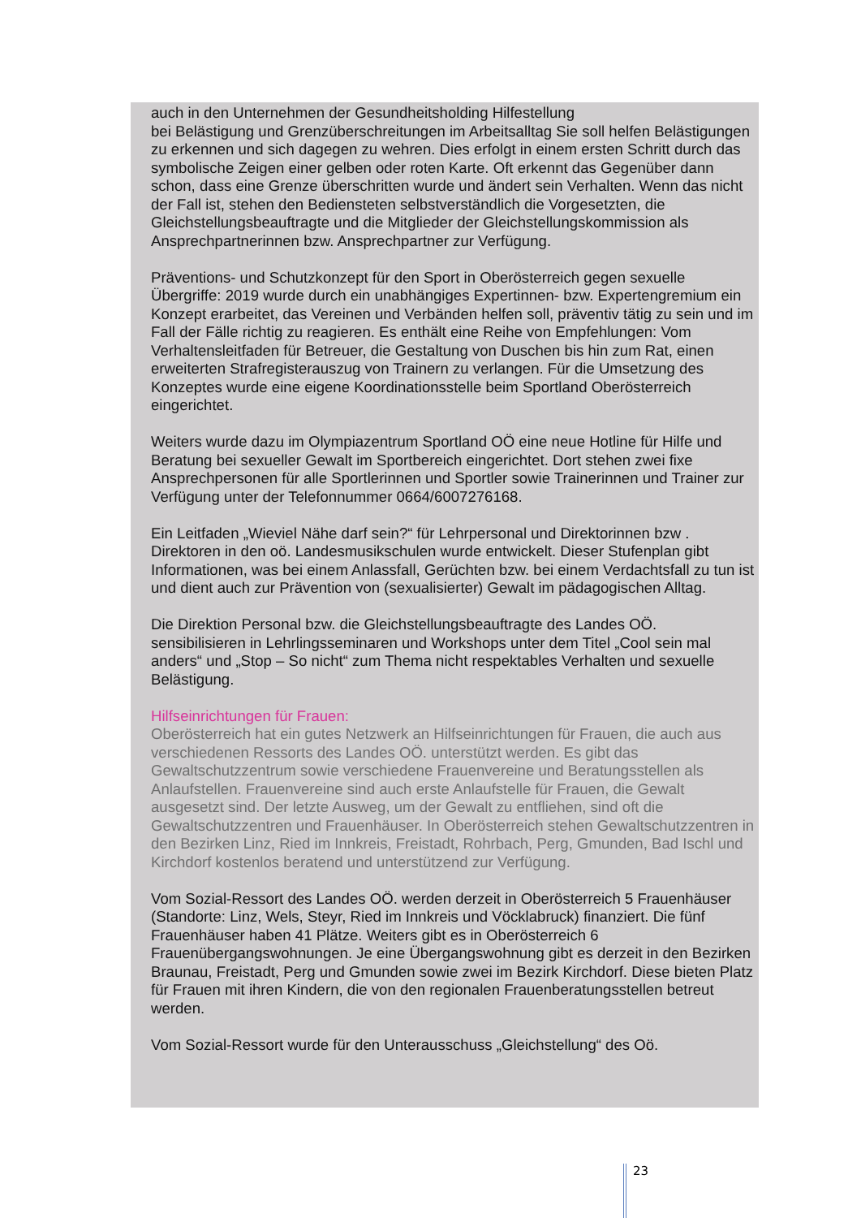auch in den Unternehmen der Gesundheitsholding Hilfestellung
bei Belästigung und Grenzüberschreitungen im Arbeitsalltag Sie soll helfen Belästigungen zu erkennen und sich dagegen zu wehren. Dies erfolgt in einem ersten Schritt durch das symbolische Zeigen einer gelben oder roten Karte. Oft erkennt das Gegenüber dann schon, dass eine Grenze überschritten wurde und ändert sein Verhalten. Wenn das nicht der Fall ist, stehen den Bediensteten selbstverständlich die Vorgesetzten, die Gleichstellungsbeauftragte und die Mitglieder der Gleichstellungskommission als Ansprechpartnerinnen bzw. Ansprechpartner zur Verfügung.
Präventions- und Schutzkonzept für den Sport in Oberösterreich gegen sexuelle Übergriffe: 2019 wurde durch ein unabhängiges Expertinnen- bzw. Expertengremium ein Konzept erarbeitet, das Vereinen und Verbänden helfen soll, präventiv tätig zu sein und im Fall der Fälle richtig zu reagieren. Es enthält eine Reihe von Empfehlungen: Vom Verhaltensleitfaden für Betreuer, die Gestaltung von Duschen bis hin zum Rat, einen erweiterten Strafregisterauszug von Trainern zu verlangen. Für die Umsetzung des Konzeptes wurde eine eigene Koordinationsstelle beim Sportland Oberösterreich eingerichtet.
Weiters wurde dazu im Olympiazentrum Sportland OÖ eine neue Hotline für Hilfe und Beratung bei sexueller Gewalt im Sportbereich eingerichtet. Dort stehen zwei fixe Ansprechpersonen für alle Sportlerinnen und Sportler sowie Trainerinnen und Trainer zur Verfügung unter der Telefonnummer 0664/6007276168.
Ein Leitfaden „Wieviel Nähe darf sein?“ für Lehrpersonal und Direktorinnen bzw . Direktoren in den oö. Landesmusikschulen wurde entwickelt. Dieser Stufenplan gibt Informationen, was bei einem Anlassfall, Gerüchten bzw. bei einem Verdachtsfall zu tun ist und dient auch zur Prävention von (sexualisierter) Gewalt im pädagogischen Alltag.
Die Direktion Personal bzw. die Gleichstellungsbeauftragte des Landes OÖ. sensibilisieren in Lehrlingsseminaren und Workshops unter dem Titel „Cool sein mal anders“ und „Stop – So nicht“ zum Thema nicht respektables Verhalten und sexuelle Belästigung.
Hilfseinrichtungen für Frauen:
Oberösterreich hat ein gutes Netzwerk an Hilfseinrichtungen für Frauen, die auch aus verschiedenen Ressorts des Landes OÖ. unterstützt werden. Es gibt das Gewaltschutzzentrum sowie verschiedene Frauenvereine und Beratungsstellen als Anlaufstellen. Frauenvereine sind auch erste Anlaufstelle für Frauen, die Gewalt ausgesetzt sind. Der letzte Ausweg, um der Gewalt zu entfliehen, sind oft die Gewaltschutzzentren und Frauenhäuser. In Oberösterreich stehen Gewaltschutzzentren in den Bezirken Linz, Ried im Innkreis, Freistadt, Rohrbach, Perg, Gmunden, Bad Ischl und Kirchdorf kostenlos beratend und unterstützend zur Verfügung.
Vom Sozial-Ressort des Landes OÖ. werden derzeit in Oberösterreich 5 Frauenhäuser (Standorte: Linz, Wels, Steyr, Ried im Innkreis und Vöcklabruck) finanziert. Die fünf Frauenhäuser haben 41 Plätze. Weiters gibt es in Oberösterreich 6 Frauenübergangswohnungen. Je eine Übergangswohnung gibt es derzeit in den Bezirken Braunau, Freistadt, Perg und Gmunden sowie zwei im Bezirk Kirchdorf. Diese bieten Platz für Frauen mit ihren Kindern, die von den regionalen Frauenberatungsstellen betreut werden.
Vom Sozial-Ressort wurde für den Unterausschuss „Gleichstellung“ des Oö.
23